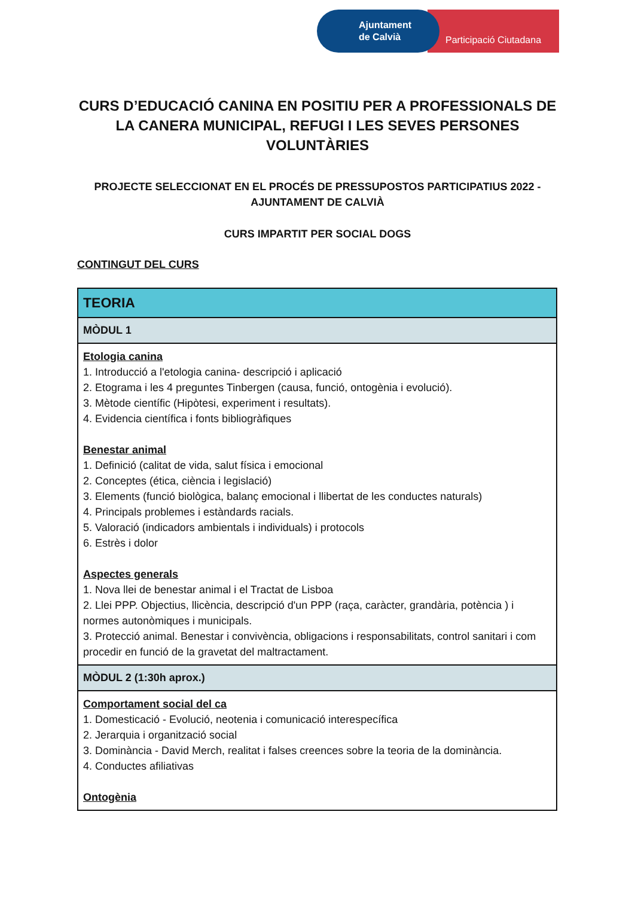Ajuntament
de Calvià
Participació Ciutadana
CURS D’EDUCACIÓ CANINA EN POSITIU PER A PROFESSIONALS DE LA CANERA MUNICIPAL, REFUGI I LES SEVES PERSONES VOLUNTÀRIES
PROJECTE SELECCIONAT EN EL PROCÉS DE PRESSUPOSTOS PARTICIPATIUS 2022 - AJUNTAMENT DE CALVIÀ
CURS IMPARTIT PER SOCIAL DOGS
CONTINGUT DEL CURS
| TEORIA |
| --- |
| MÒDUL 1 |
| Etologia canina 1. Introducció a l'etologia canina- descripció i aplicació 2. Etograma i les 4 preguntes Tinbergen (causa, funció, ontogènia i evolució). 3. Mètode científic (Hipòtesi, experiment i resultats). 4. Evidencia científica i fonts bibliogràfiques Benestar animal 1. Definició (calitat de vida, salut física i emocional 2. Conceptes (ética, ciència i legislació) 3. Elements (funció biològica, balanç emocional i llibertat de les conductes naturals) 4. Principals problemes i estàndards racials. 5. Valoració (indicadors ambientals i individuals) i protocols 6. Estrès i dolor Aspectes generals 1. Nova llei de benestar animal i el Tractat de Lisboa 2. Llei PPP. Objectius, llicència, descripció d'un PPP (raça, caràcter, grandària, potència ) i normes autonòmiques i municipals. 3. Protecció animal. Benestar i convivència, obligacions i responsabilitats, control sanitari i com procedir en funció de la gravetat del maltractament. |
| MÒDUL 2 (1:30h aprox.) |
| Comportament social del ca 1. Domesticació - Evolució, neotenia i comunicació interespecífica 2. Jerarquia i organització social 3. Dominància - David Merch, realitat i falses creences sobre la teoria de la dominància. 4. Conductes afiliativas Ontogènia |